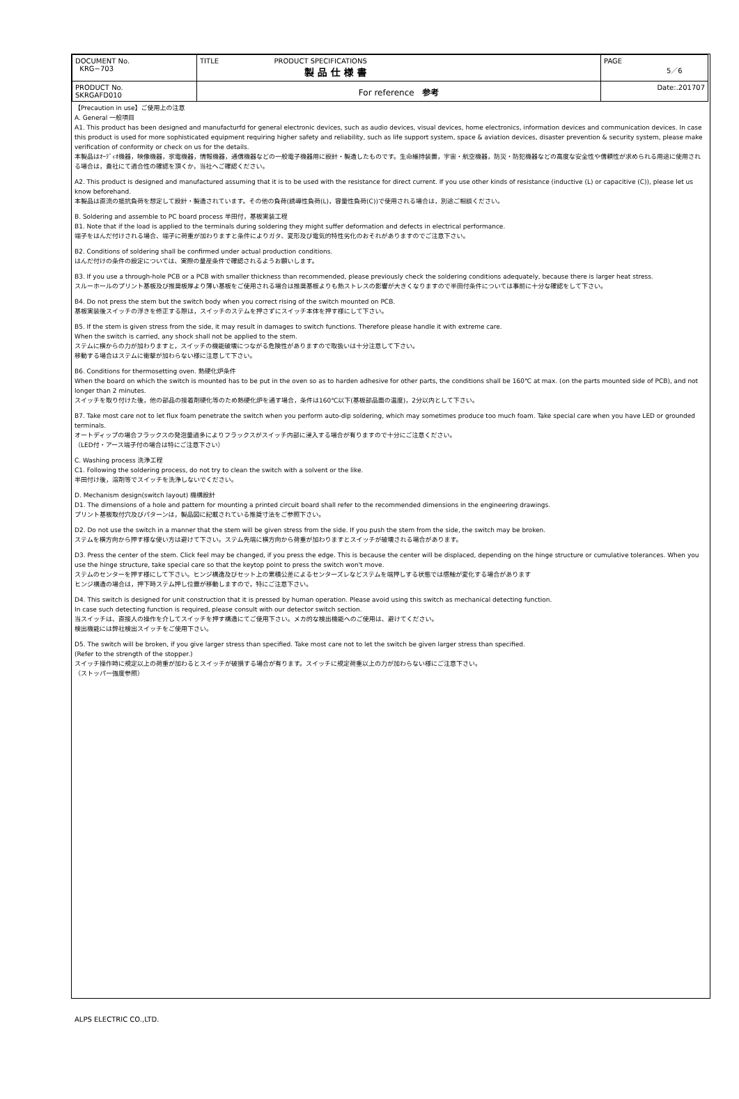| DOCUMENT No. KRG−703 | TITLE PRODUCT SPECIFICATIONS 製 品 仕 様 書 | PAGE 5／6 |
| PRODUCT No. SKRGAFD010 | For reference 参考 | Date:.201707 |
【Precaution in use】ご使用上の注意
A. General 一般項目
A1. This product has been designed and manufacturfd for general electronic devices, such as audio devices, visual devices, home electronics, information devices and communication devices. In case this product is used for more sophisticated equipment requiring higher safety and reliability, such as life support system, space & aviation devices, disaster prevention & security system, please make verification of conformity or check on us for the details.
本製品はｵｰﾃﾞｨｵ機器，映像機器，家電機器，情報機器，通信機器などの一般電子機器用に設計・製造したものです。生命維持装置，宇宙・航空機器，防災・防犯機器などの高度な安全性や信頼性が求められる用途に使用される場合は，貴社にて適合性の確認を頂くか，当社へご確認ください。
A2. This product is designed and manufactured assuming that it is to be used with the resistance for direct current. If you use other kinds of resistance (inductive (L) or capacitive (C)), please let us know beforehand.
本製品は直流の抵抗負荷を想定して設計・製造されています。その他の負荷(誘導性負荷(L)，容量性負荷(C))で使用される場合は，別途ご相談ください。
B. Soldering and assemble to PC board process 半田付，基板実装工程
B1. Note that if the load is applied to the terminals during soldering they might suffer deformation and defects in electrical performance.
端子をはんだ付けされる場合、端子に荷重が加わりますと条件によりガタ、変形及び電気的特性劣化のおそれがありますのでご注意下さい。
B2. Conditions of soldering shall be confirmed under actual production conditions.
はんだ付けの条件の設定については、実際の量産条件で確認されるようお願いします。
B3. If you use a through-hole PCB or a PCB with smaller thickness than recommended, please previously check the soldering conditions adequately, because there is larger heat stress.
スルーホールのプリント基板及び推奨板厚より薄い基板をご使用される場合は推奨基板よりも熱ストレスの影響が大きくなりますので半田付条件については事前に十分な確認をして下さい。
B4. Do not press the stem but the switch body when you correct rising of the switch mounted on PCB.
基板実装後スイッチの浮きを修正する際は，スイッチのステムを押さずにスイッチ本体を押す様にして下さい。
B5. If the stem is given stress from the side, it may result in damages to switch functions. Therefore please handle it with extreme care.
When the switch is carried, any shock shall not be applied to the stem.
ステムに横からの力が加わりますと，スイッチの機能破壊につながる危険性がありますので取扱いは十分注意して下さい。
移動する場合はステムに衝撃が加わらない様に注意して下さい。
B6. Conditions for thermosetting oven. 熱硬化炉条件
When the board on which the switch is mounted has to be put in the oven so as to harden adhesive for other parts, the conditions shall be 160℃ at max. (on the parts mounted side of PCB), and not longer than 2 minutes.
スイッチを取り付けた後，他の部品の接着剤硬化等のため熱硬化炉を通す場合，条件は160℃以下(基板部品面の温度)，2分以内として下さい。
B7. Take most care not to let flux foam penetrate the switch when you perform auto-dip soldering, which may sometimes produce too much foam. Take special care when you have LED or grounded terminals.
オートディップの場合フラックスの発泡量過多によりフラックスがスイッチ内部に浸入する場合が有りますので十分にご注意ください。
（LED付・アース端子付の場合は特にご注意下さい）
C. Washing process 洗浄工程
C1. Following the soldering process, do not try to clean the switch with a solvent or the like.
半田付け後，溶剤等でスイッチを洗浄しないでください。
D. Mechanism design(switch layout) 機構設計
D1. The dimensions of a hole and pattern for mounting a printed circuit board shall refer to the recommended dimensions in the engineering drawings.
プリント基板取付穴及びパターンは，製品図に記載されている推奨寸法をご参照下さい。
D2. Do not use the switch in a manner that the stem will be given stress from the side. If you push the stem from the side, the switch may be broken.
ステムを横方向から押す様な使い方は避けて下さい。ステム先端に横方向から荷重が加わりますとスイッチが破壊される場合があります。
D3. Press the center of the stem. Click feel may be changed, if you press the edge. This is because the center will be displaced, depending on the hinge structure or cumulative tolerances. When you use the hinge structure, take special care so that the keytop point to press the switch won't move.
ステムのセンターを押す様にして下さい。ヒンジ構造及びセット上の累積公差によるセンターズレなどステムを端押しする状態では感触が変化する場合があります
ヒンジ構造の場合は，押下時ステム押し位置が移動しますので，特にご注意下さい。
D4. This switch is designed for unit construction that it is pressed by human operation. Please avoid using this switch as mechanical detecting function.
In case such detecting function is required, please consult with our detector switch section.
当スイッチは、直接人の操作を介してスイッチを押す構造にてご使用下さい。メカ的な検出機能へのご使用は、避けてください。
検出機能には弊社検出スイッチをご使用下さい。
D5. The switch will be broken, if you give larger stress than specified. Take most care not to let the switch be given larger stress than specified.
(Refer to the strength of the stopper.)
スイッチ操作時に規定以上の荷重が加わるとスイッチが破損する場合が有ります。スイッチに規定荷重以上の力が加わらない様にご注意下さい。
（ストッパー強度参照）
ALPS ELECTRIC CO.,LTD.